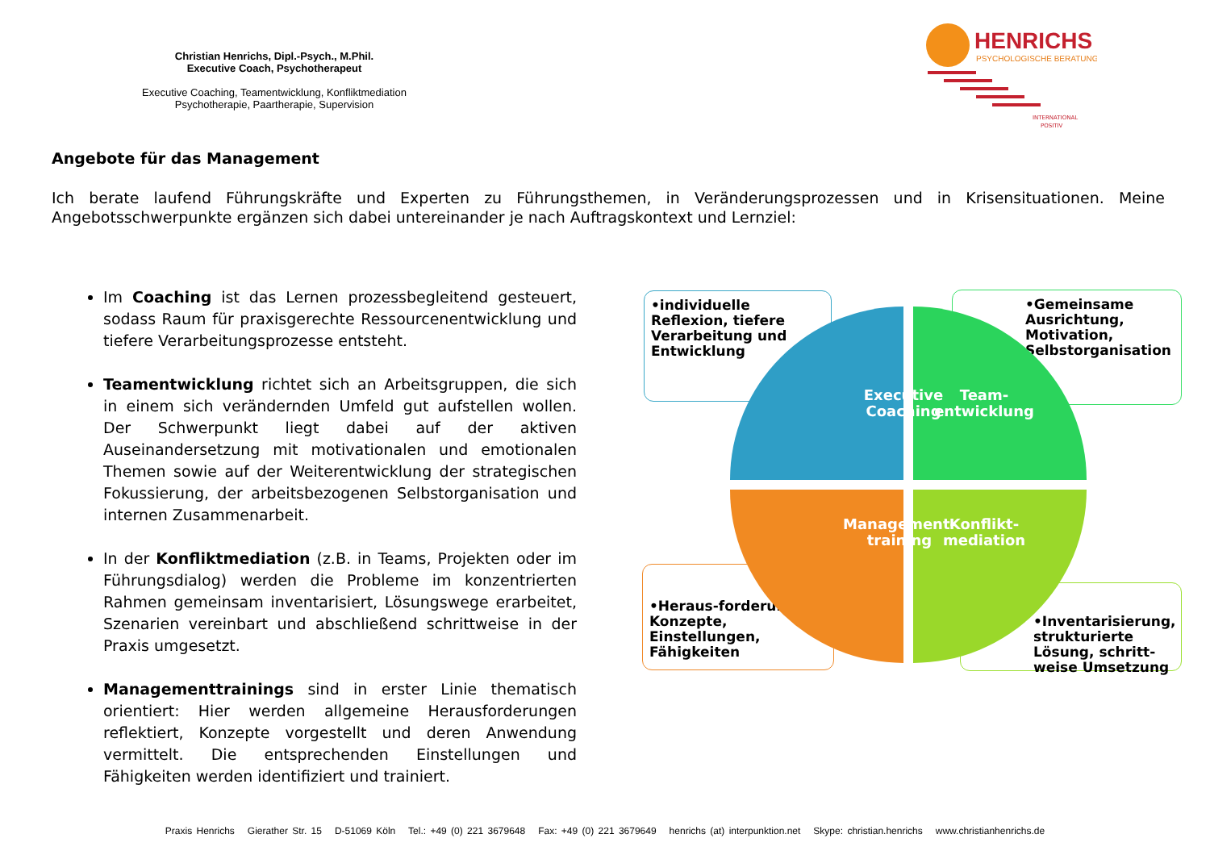Christian Henrichs, Dipl.-Psych., M.Phil.
Executive Coach, Psychotherapeut
Executive Coaching, Teamentwicklung, Konfliktmediation
Psychotherapie, Paartherapie, Supervision
HENRICHS
PSYCHOLOGISCHE BERATUNG
INTERNATIONAL
POSITIV
Angebote für das Management
Ich berate laufend Führungskräfte und Experten zu Führungsthemen, in Veränderungsprozessen und in Krisensituationen. Meine Angebotsschwerpunkte ergänzen sich dabei untereinander je nach Auftragskontext und Lernziel:
Im Coaching ist das Lernen prozessbegleitend gesteuert, sodass Raum für praxisgerechte Ressourcenentwicklung und tiefere Verarbeitungsprozesse entsteht.
Teamentwicklung richtet sich an Arbeitsgruppen, die sich in einem sich verändernden Umfeld gut aufstellen wollen. Der Schwerpunkt liegt dabei auf der aktiven Auseinandersetzung mit motivationalen und emotionalen Themen sowie auf der Weiterentwicklung der strategischen Fokussierung, der arbeitsbezogenen Selbstorganisation und internen Zusammenarbeit.
In der Konfliktmediation (z.B. in Teams, Projekten oder im Führungsdialog) werden die Probleme im konzentrierten Rahmen gemeinsam inventarisiert, Lösungswege erarbeitet, Szenarien vereinbart und abschließend schrittweise in der Praxis umgesetzt.
Managementtrainings sind in erster Linie thematisch orientiert: Hier werden allgemeine Herausforderungen reflektiert, Konzepte vorgestellt und deren Anwendung vermittelt. Die entsprechenden Einstellungen und Fähigkeiten werden identifiziert und trainiert.
•individuelle Reflexion, tiefere Verarbeitung und Entwicklung
•Gemeinsame Ausrichtung, Motivation, Selbstorganisation
•Heraus-forderungen, Konzepte, Einstellungen, Fähigkeiten
•Inventarisierung, strukturierte Lösung, schritt-weise Umsetzung
Executive Coaching
Team-entwicklung
Management-training
Konflikt-mediation
Praxis Henrichs Gierather Str. 15 D-51069 Köln Tel.: +49 (0) 221 3679648 Fax: +49 (0) 221 3679649 henrichs (at) interpunktion.net Skype: christian.henrichs www.christianhenrichs.de